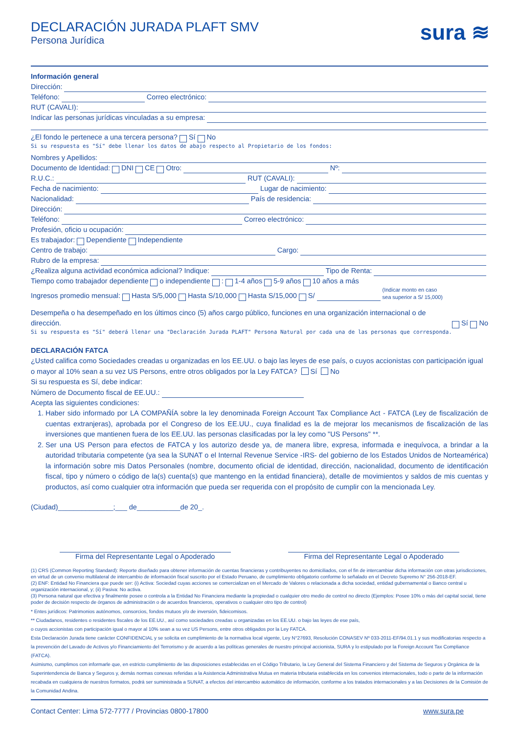sura ≋
DECLARACIÓN JURADA PLAFT SMV
Persona Jurídica
Información general
Dirección:
Teléfono: Correo electrónico:
RUT (CAVALI):
Indicar las personas jurídicas vinculadas a su empresa:
¿El fondo le pertenece a una tercera persona? Sí No
Si su respuesta es "Sí" debe llenar los datos de abajo respecto al Propietario de los fondos:
Nombres y Apellidos:
Documento de Identidad: DNI CE Otro: Nº:
R.U.C.: RUT (CAVALI):
Fecha de nacimiento: Lugar de nacimiento:
Nacionalidad: País de residencia:
Dirección:
Teléfono: Correo electrónico:
Profesión, oficio u ocupación:
Es trabajador: Dependiente Independiente
Centro de trabajo: Cargo:
Rubro de la empresa:
¿Realiza alguna actividad económica adicional? Indique: Tipo de Renta:
Tiempo como trabajador dependiente o independiente : 1-4 años 5-9 años 10 años a más
Ingresos promedio mensual: Hasta S/5,000 Hasta S/10,000 Hasta S/15,000 S/ (Indicar monto en caso
sea superior a S/ 15,000)
Desempeña o ha desempeñado en los últimos cinco (5) años cargo público, funciones en una organización internacional o de dirección. Sí No
Si su respuesta es "Sí" deberá llenar una "Declaración Jurada PLAFT" Persona Natural por cada una de las personas que corresponda.
DECLARACIÓN FATCA
¿Usted califica como Sociedades creadas u organizadas en los EE.UU. o bajo las leyes de ese país, o cuyos accionistas con participación igual o mayor al 10% sean a su vez US Persons, entre otros obligados por la Ley FATCA? Sí No
Si su respuesta es Sí, debe indicar:
Número de Documento fiscal de EE.UU.:
Acepta las siguientes condiciones:
1. Haber sido informado por LA COMPAÑÍA sobre la ley denominada Foreign Account Tax Compliance Act - FATCA (Ley de fiscalización de cuentas extranjeras), aprobada por el Congreso de los EE.UU., cuya finalidad es la de mejorar los mecanismos de fiscalización de las inversiones que mantienen fuera de los EE.UU. las personas clasificadas por la ley como "US Persons" **.
2. Ser una US Person para efectos de FATCA y los autorizo desde ya, de manera libre, expresa, informada e inequívoca, a brindar a la autoridad tributaria competente (ya sea la SUNAT o el Internal Revenue Service -IRS- del gobierno de los Estados Unidos de Norteamérica) la información sobre mis Datos Personales (nombre, documento oficial de identidad, dirección, nacionalidad, documento de identificación fiscal, tipo y número o código de la(s) cuenta(s) que mantengo en la entidad financiera), detalle de movimientos y saldos de mis cuentas y productos, así como cualquier otra información que pueda ser requerida con el propósito de cumplir con la mencionada Ley.
(Ciudad)______________;___ de___________de 20_.
Firma del Representante Legal o Apoderado
Firma del Representante Legal o Apoderado
(1) CRS (Common Reporting Standard): Reporte diseñado para obtener información de cuentas financieras y contribuyentes no domiciliados, con el fin de intercambiar dicha información con otras jurisdicciones, en virtud de un convenio multilateral de intercambio de información fiscal suscrito por el Estado Peruano, de cumplimiento obligatorio conforme lo señalado en el Decreto Supremo N° 256-2018-EF.
(2) ENF: Entidad No Financiera que puede ser: (i) Activa: Sociedad cuyas acciones se comercializan en el Mercado de Valores o relacionada a dicha sociedad, entidad gubernamental o Banco central u organización internacional, y; (ii) Pasiva: No activa.
(3) Persona natural que efectiva y finalmente posee o controla a la Entidad No Financiera mediante la propiedad o cualquier otro medio de control no directo (Ejemplos: Posee 10% o más del capital social, tiene poder de decisión respecto de órganos de administración o de acuerdos financieros, operativos o cualquier otro tipo de control)
* Entes jurídicos: Patrimonios autónomos, consorcios, fondos mutuos y/o de inversión, fideicomisos.
** Ciudadanos, residentes o residentes fiscales de los EE.UU., así como sociedades creadas u organizadas en los EE.UU. o bajo las leyes de ese país,
o cuyos accionistas con participación igual o mayor al 10% sean a su vez US Persons, entre otros obligados por la Ley FATCA.
Esta Declaración Jurada tiene carácter CONFIDENCIAL y se solicita en cumplimiento de la normativa local vigente, Ley N°27693, Resolución CONASEV Nº 033-2011-EF/94.01.1 y sus modificatorias respecto a la prevención del Lavado de Activos y/o Financiamiento del Terrorismo y de acuerdo a las políticas generales de nuestro principal accionista, SURA y lo estipulado por la Foreign Account Tax Compliance (FATCA).
Asimismo, cumplimos con informarle que, en estricto cumplimiento de las disposiciones establecidas en el Código Tributario, la Ley General del Sistema Financiero y del Sistema de Seguros y Orgánica de la Superintendencia de Banca y Seguros y, demás normas conexas referidas a la Asistencia Administrativa Mutua en materia tributaria establecida en los convenios internacionales, todo o parte de la información recabada en cualquiera de nuestros formatos, podrá ser suministrada a SUNAT, a efectos del intercambio automático de información, conforme a los tratados internacionales y a las Decisiones de la Comisión de la Comunidad Andina.
Contact Center: Lima 572-7777 / Provincias 0800-17800 www.sura.pe